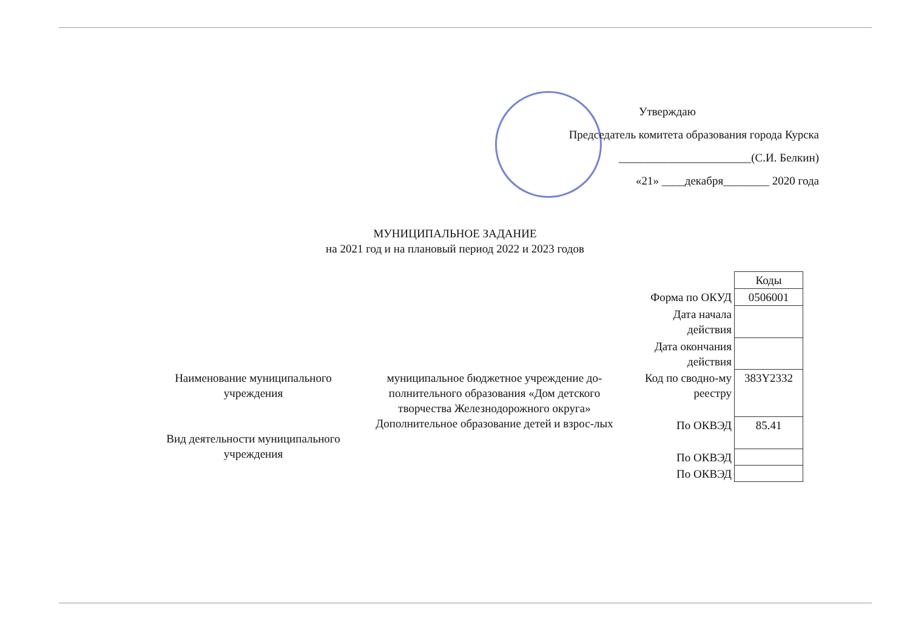Утверждаю
Председатель комитета образования города Курска
_______________________(С.И. Белкин)
«21» ____декабря________ 2020 года
МУНИЦИПАЛЬНОЕ ЗАДАНИЕ
на 2021 год и на плановый период 2022 и 2023 годов
Наименование муниципального учреждения
Вид деятельности муниципального учреждения
муниципальное бюджетное учреждение до-полнительного образования «Дом детского творчества Железнодорожного округа»
Дополнительное образование детей и взрос-лых
| | Коды |
| Форма по ОКУД | 0506001 |
| Дата начала действия | |
| Дата окончания действия | |
| Код по сводно-му реестру | 383Y2332 |
| По ОКВЭД | 85.41 |
| По ОКВЭД | |
| По ОКВЭД | |